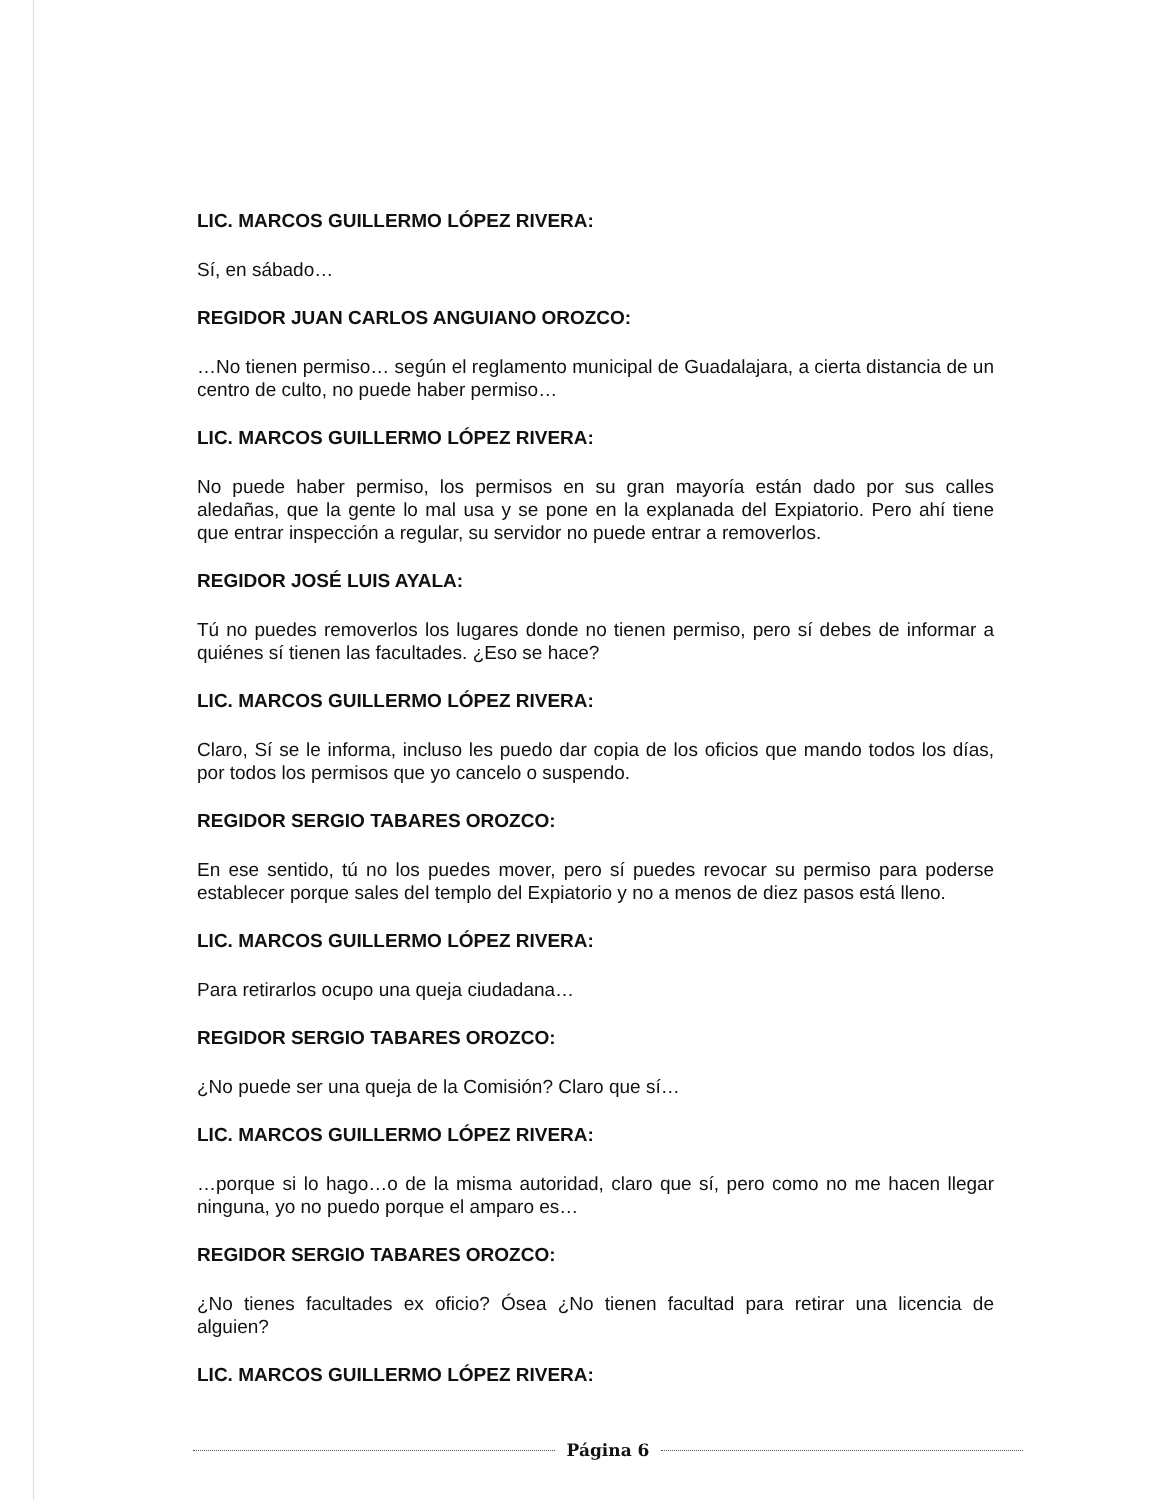LIC. MARCOS GUILLERMO LÓPEZ RIVERA:
Sí, en sábado…
REGIDOR JUAN CARLOS ANGUIANO OROZCO:
…No tienen permiso… según el reglamento municipal de Guadalajara, a cierta distancia de un centro de culto, no puede haber permiso…
LIC. MARCOS GUILLERMO LÓPEZ RIVERA:
No puede haber permiso, los permisos en su gran mayoría están dado por sus calles aledañas, que la gente lo mal usa y se pone en la explanada del Expiatorio. Pero ahí tiene que entrar inspección a regular, su servidor no puede entrar a removerlos.
REGIDOR JOSÉ LUIS AYALA:
Tú no puedes removerlos los lugares donde no tienen permiso, pero sí debes de informar a quiénes sí tienen las facultades. ¿Eso se hace?
LIC. MARCOS GUILLERMO LÓPEZ RIVERA:
Claro, Sí se le informa, incluso les puedo dar copia de los oficios que mando todos los días, por todos los permisos que yo cancelo o suspendo.
REGIDOR SERGIO TABARES OROZCO:
En ese sentido, tú no los puedes mover, pero sí puedes revocar su permiso para poderse establecer porque sales del templo del Expiatorio y no a menos de diez pasos está lleno.
LIC. MARCOS GUILLERMO LÓPEZ RIVERA:
Para retirarlos ocupo una queja ciudadana…
REGIDOR SERGIO TABARES OROZCO:
¿No puede ser una queja de la Comisión? Claro que sí…
LIC. MARCOS GUILLERMO LÓPEZ RIVERA:
…porque si lo hago…o de la misma autoridad, claro que sí, pero como no me hacen llegar ninguna, yo no puedo porque el amparo es…
REGIDOR SERGIO TABARES OROZCO:
¿No tienes facultades ex oficio? Ósea ¿No tienen facultad para retirar una licencia de alguien?
LIC. MARCOS GUILLERMO LÓPEZ RIVERA:
Página 6